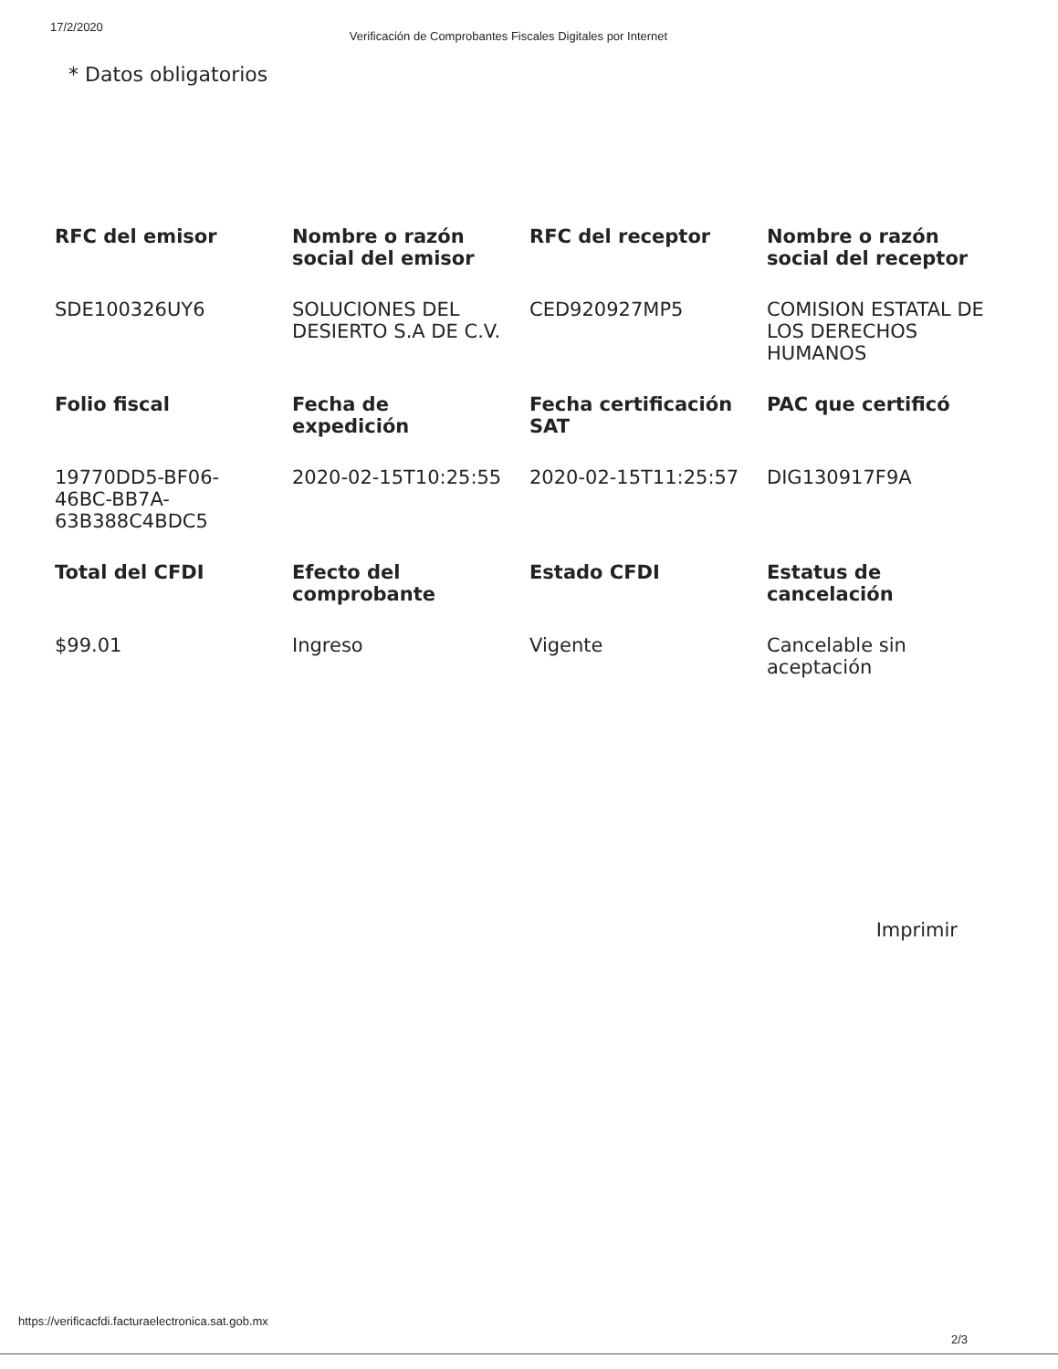17/2/2020 Verificación de Comprobantes Fiscales Digitales por Internet
* Datos obligatorios
| RFC del emisor | Nombre o razón social del emisor | RFC del receptor | Nombre o razón social del receptor |
| --- | --- | --- | --- |
| SDE100326UY6 | SOLUCIONES DEL DESIERTO S.A DE C.V. | CED920927MP5 | COMISION ESTATAL DE LOS DERECHOS HUMANOS |
| Folio fiscal | Fecha de expedición | Fecha certificación SAT | PAC que certificó |
| 19770DD5-BF06-46BC-BB7A-63B388C4BDC5 | 2020-02-15T10:25:55 | 2020-02-15T11:25:57 | DIG130917F9A |
| Total del CFDI | Efecto del comprobante | Estado CFDI | Estatus de cancelación |
| $99.01 | Ingreso | Vigente | Cancelable sin aceptación |
Imprimir
https://verificacfdi.facturaelectronica.sat.gob.mx 2/3